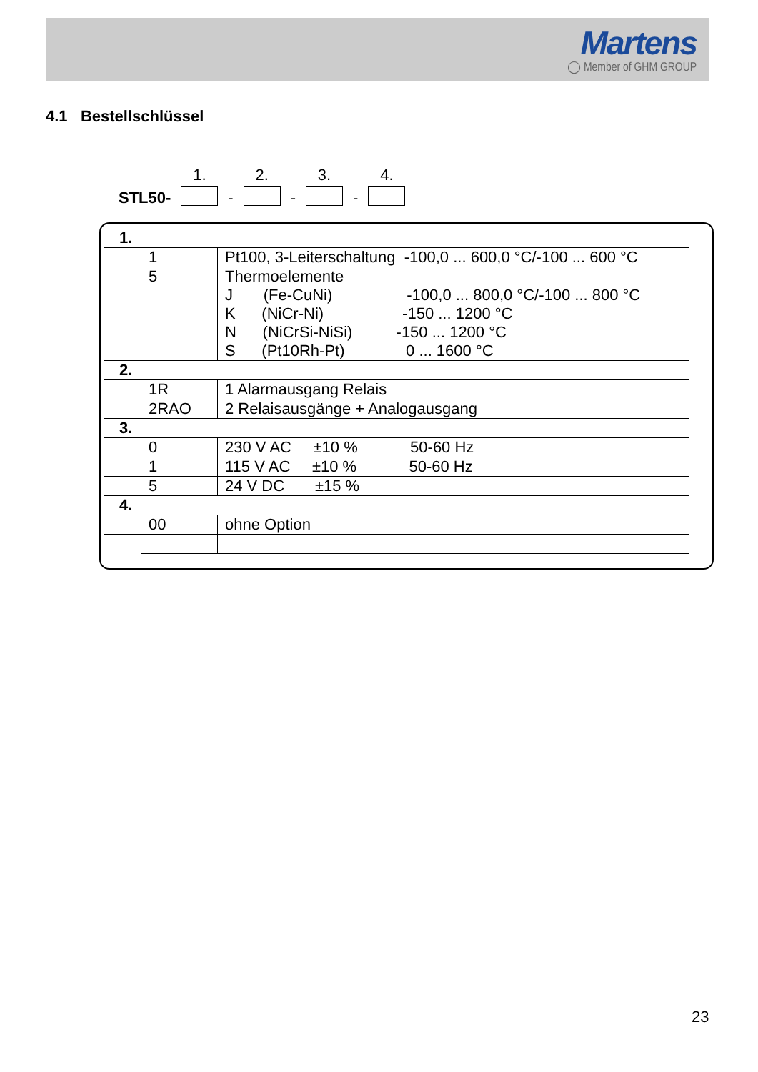Martens
◯ Member of GHM GROUP
4.1 Bestellschlüssel
| | 1. | | 2. | | 3. | | 4. |
| STL50- | | - | | - | | - | |
| 1. | | |
| | 1 | Pt100, 3-Leiterschaltung -100,0 ... 600,0 °C/-100 ... 600 °C |
| | 5 | Thermoelemente J (Fe-CuNi) -100,0 ... 800,0 °C/-100 ... 800 °C K (NiCr-Ni) -150 ... 1200 °C N (NiCrSi-NiSi) -150 ... 1200 °C S (Pt10Rh-Pt) 0 ... 1600 °C |
| 2. | | |
| | 1R | 1 Alarmausgang Relais |
| | 2RAO | 2 Relaisausgänge + Analogausgang |
| 3. | | |
| | 0 | 230 V AC ±10 % 50-60 Hz |
| | 1 | 115 V AC ±10 % 50-60 Hz |
| | 5 | 24 V DC ±15 % |
| 4. | | |
| | 00 | ohne Option |
23